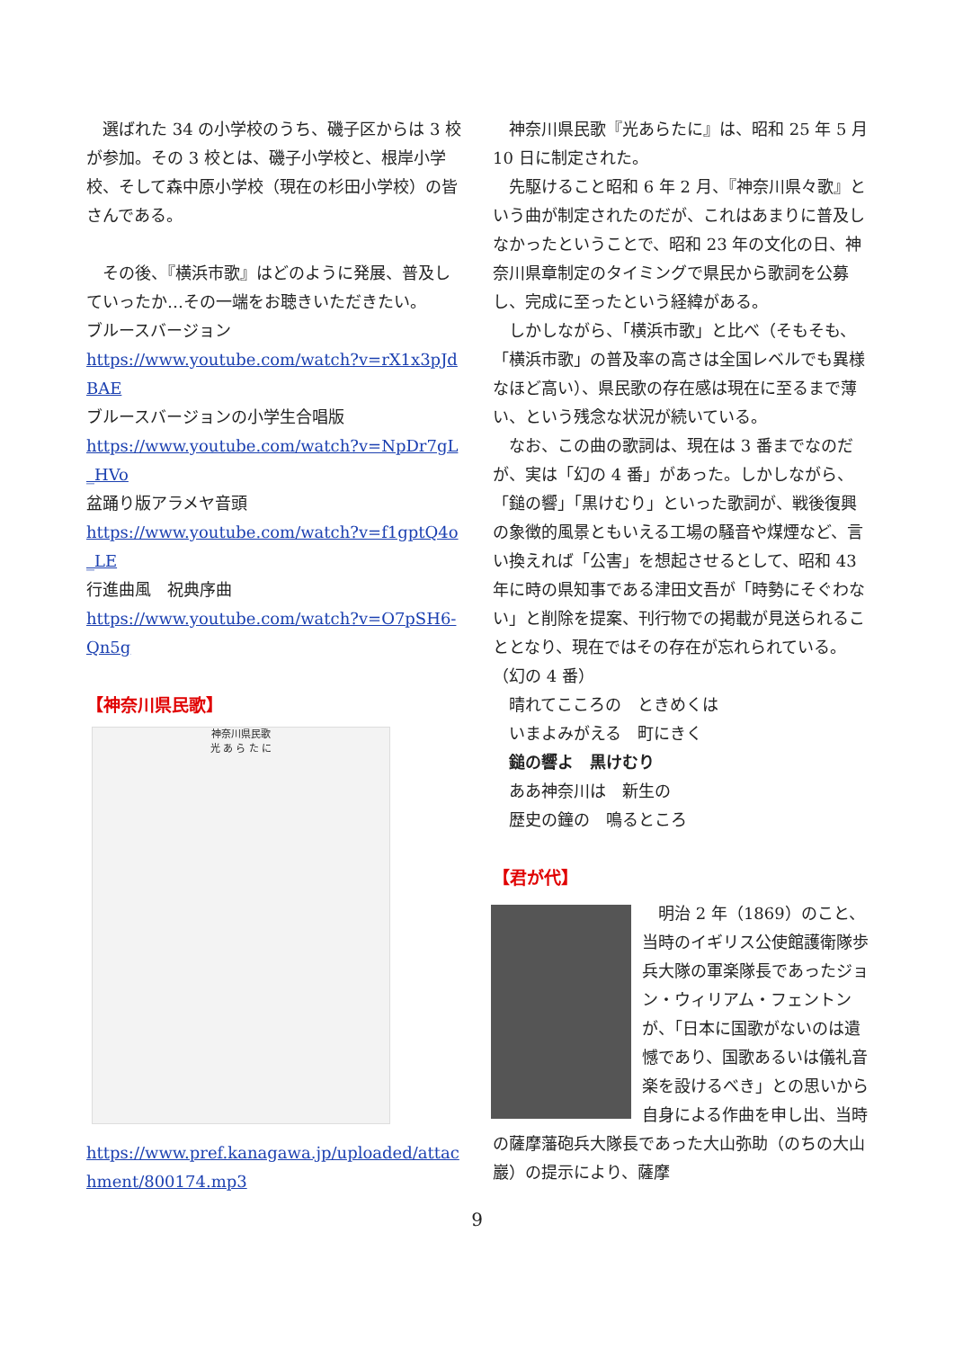選ばれた 34 の小学校のうち、磯子区からは 3 校が参加。その 3 校とは、磯子小学校と、根岸小学校、そして森中原小学校（現在の杉田小学校）の皆さんである。
　その後、『横浜市歌』はどのように発展、普及していったか…その一端をお聴きいただきたい。
ブルースバージョン
https://www.youtube.com/watch?v=rX1x3pJdBAE
ブルースバージョンの小学生合唱版
https://www.youtube.com/watch?v=NpDr7gL_HVo
盆踊り版アラメヤ音頭
https://www.youtube.com/watch?v=f1gptQ4o_LE
行進曲風　祝典序曲
https://www.youtube.com/watch?v=O7pSH6-Qn5g
【神奈川県民歌】
神奈川県民歌
光 あ ら た に
https://www.pref.kanagawa.jp/uploaded/attachment/800174.mp3
　神奈川県民歌『光あらたに』は、昭和 25 年 5 月 10 日に制定された。
　先駆けること昭和 6 年 2 月、『神奈川県々歌』という曲が制定されたのだが、これはあまりに普及しなかったということで、昭和 23 年の文化の日、神奈川県章制定のタイミングで県民から歌詞を公募し、完成に至ったという経緯がある。
　しかしながら、「横浜市歌」と比べ（そもそも、「横浜市歌」の普及率の高さは全国レベルでも異様なほど高い）、県民歌の存在感は現在に至るまで薄い、という残念な状況が続いている。
　なお、この曲の歌詞は、現在は 3 番までなのだが、実は「幻の 4 番」があった。しかしながら、「鎚の響」「黒けむり」といった歌詞が、戦後復興の象徴的風景ともいえる工場の騒音や煤煙など、言い換えれば「公害」を想起させるとして、昭和 43 年に時の県知事である津田文吾が「時勢にそぐわない」と削除を提案、刊行物での掲載が見送られることとなり、現在ではその存在が忘れられている。
（幻の 4 番）
　晴れてこころの　ときめくは
　いまよみがえる　町にきく
　鎚の響よ　黒けむり
　ああ神奈川は　新生の
　歴史の鐘の　鳴るところ
【君が代】
　明治 2 年（1869）のこと、当時のイギリス公使館護衛隊歩兵大隊の軍楽隊長であったジョン・ウィリアム・フェントンが、「日本に国歌がないのは遺憾であり、国歌あるいは儀礼音楽を設けるべき」との思いから自身による作曲を申し出、当時の薩摩藩砲兵大隊長であった大山弥助（のちの大山巖）の提示により、薩摩
9